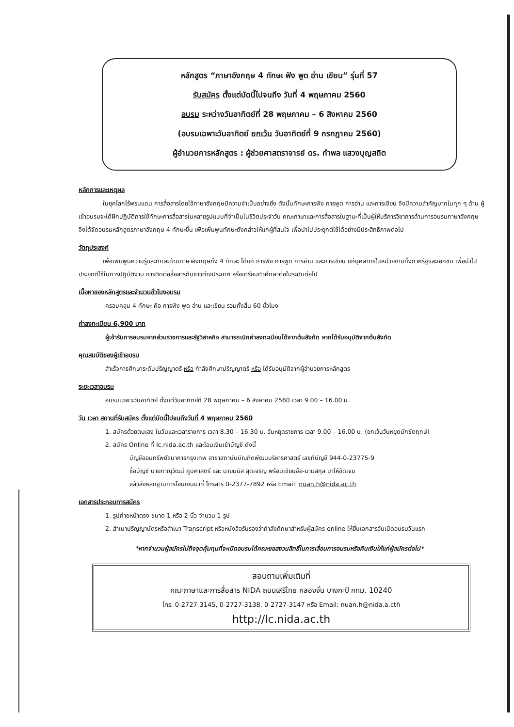หลักสูตร “ภาษาอังกฤษ 4 ทักษะ ฟัง พูด อ่าน เขียน” รุ่นที่ 57
รับสมัคร ตั้งแต่บัดนี้ไปจนถึง วันที่ 4 พฤษภาคม 2560
อบรม ระหว่างวันอาทิตย์ที่ 28 พฤษภาคม – 6 สิงหาคม 2560
(อบรมเฉพาะวันอาทิตย์ ยกเว้น วันอาทิตย์ที่ 9 กรกฎาคม 2560)
ผู้อำนวยการหลักสูตร : ผู้ช่วยศาสตราจารย์ ดร. กำพล แสวงบุญสถิต
หลักการและเหตุผล
ในยุคโลกไร้พรมแดน การสื่อสารโดยใช้ภาษาอังกฤษมีความจำเป็นอย่างยิ่ง ดังนั้นทักษะการฟัง การพูด การอ่าน และการเขียน จึงมีความสำคัญมากในทุก ๆ ด้าน ผู้เข้าอบรมจะได้ฝึกปฏิบัติการใช้ทักษะการสื่อสารในหลายรูปแบบที่จำเป็นในชีวิตประจำวัน คณะภาษาและการสื่อสารในฐานะที่เป็นผู้ให้บริการวิชาการด้านการอบรมภาษาอังกฤษจึงได้จัดอบรมหลักสูตรภาษาอังกฤษ 4 ทักษะขึ้น เพื่อเพิ่มพูนทักษะดังกล่าวให้แก่ผู้ที่สนใจ เพื่อนำไปประยุกต์ใช้ได้อย่างมีประสิทธิภาพต่อไป
วัตถุประสงค์
เพื่อเพิ่มพูนความรู้และทักษะด้านภาษาอังกฤษทั้ง 4 ทักษะ ได้แก่ การฟัง การพูด การอ่าน และการเขียน แก่บุคลากรในหน่วยงานทั้งภาครัฐและเอกชน เพื่อนำไปประยุกต์ใช้ในการปฏิบัติงาน การติดต่อสื่อสารกับชาวต่างประเทศ หรือเตรียมตัวศึกษาต่อในระดับต่อไป
เนื้อหาของหลักสูตรและจำนวนชั่วโมงอบรม
ครอบคลุม 4 ทักษะ คือ การฟัง พูด อ่าน และเขียน รวมทั้งสิ้น 60 ชั่วโมง
ค่าลงทะเบียน 6,900 บาท
ผู้เข้ารับการอบรมจากส่วนราชการและรัฐวิสาหกิจ สามารถเบิกค่าลงทะเบียนได้จากต้นสังกัด หากได้รับอนุมัติจากต้นสังกัด
คุณสมบัติของผู้เข้าอบรม
สำเร็จการศึกษาระดับปริญญาตรี หรือ กำลังศึกษาปริญญาตรี หรือ ได้รับอนุมัติจากผู้อำนวยการหลักสูตร
ระยะเวลาอบรม
อบรมเฉพาะวันอาทิตย์ ตั้งแต่วันอาทิตย์ที่ 28 พฤษภาคม – 6 สิงหาคม 2560 เวลา 9.00 – 16.00 น.
วัน เวลา สถานที่รับสมัคร ตั้งแต่บัดนี้ไปจนถึงวันที่ 4 พฤษภาคม 2560
1. สมัครด้วยตนเอง ในวันและเวลาราชการ เวลา 8.30 – 16.30 น. วันหยุดราชการ เวลา 9.00 – 16.00 น. (ยกเว้นวันหยุดนักขัตฤกษ์)
2. สมัคร Online ที่ lc.nida.ac.th และโอนเงินเข้าบัญชี ดังนี้
บัญชีออมทรัพย์ธนาคารกรุงเทพ สาขาสถาบันบัณฑิตพัฒนบริหารศาสตร์ เลขที่บัญชี 944-0-23775-9
ชื่อบัญชี นายภาณุวัฒน์ ภูมิศาสตร์ และ นายมนัส สุดเจริญ พร้อมเขียนชื่อ-นามสกุล มาให้ชัดเจน
แล้วส่งหลักฐานการโอนเงินมาที่ โทรสาร 0-2377-7892 หรือ Email: nuan.h@nida.ac.th
เอกสารประกอบการสมัคร
1. รูปถ่ายหน้าตรง ขนาด 1 หรือ 2 นิ้ว จำนวน 1 รูป
2. สำเนาปริญญาบัตรหรือสำเนา Transcript หรือหนังสือรับรองว่ากำลังศึกษาสำหรับผู้สมัคร online ให้ยื่นเอกสารวันเปิดอบรมวันแรก
*หากจำนวนผู้สมัครไม่ถึงจุดคุ้มทุนที่จะเปิดอบรมได้คณะขอสงวนสิทธิ์ในการเลื่อนการอบรมหรือคืนเงินให้แก่ผู้สมัครต่อไป*
สอบถามเพิ่มเติมที่
คณะภาษาและการสื่อสาร NIDA ถนนเสรีไทย คลองจั่น บางกะปิ กทม. 10240
โทร. 0-2727-3145, 0-2727-3138, 0-2727-3147 หรือ Email: nuan.h@nida.a.cth
http://lc.nida.ac.th